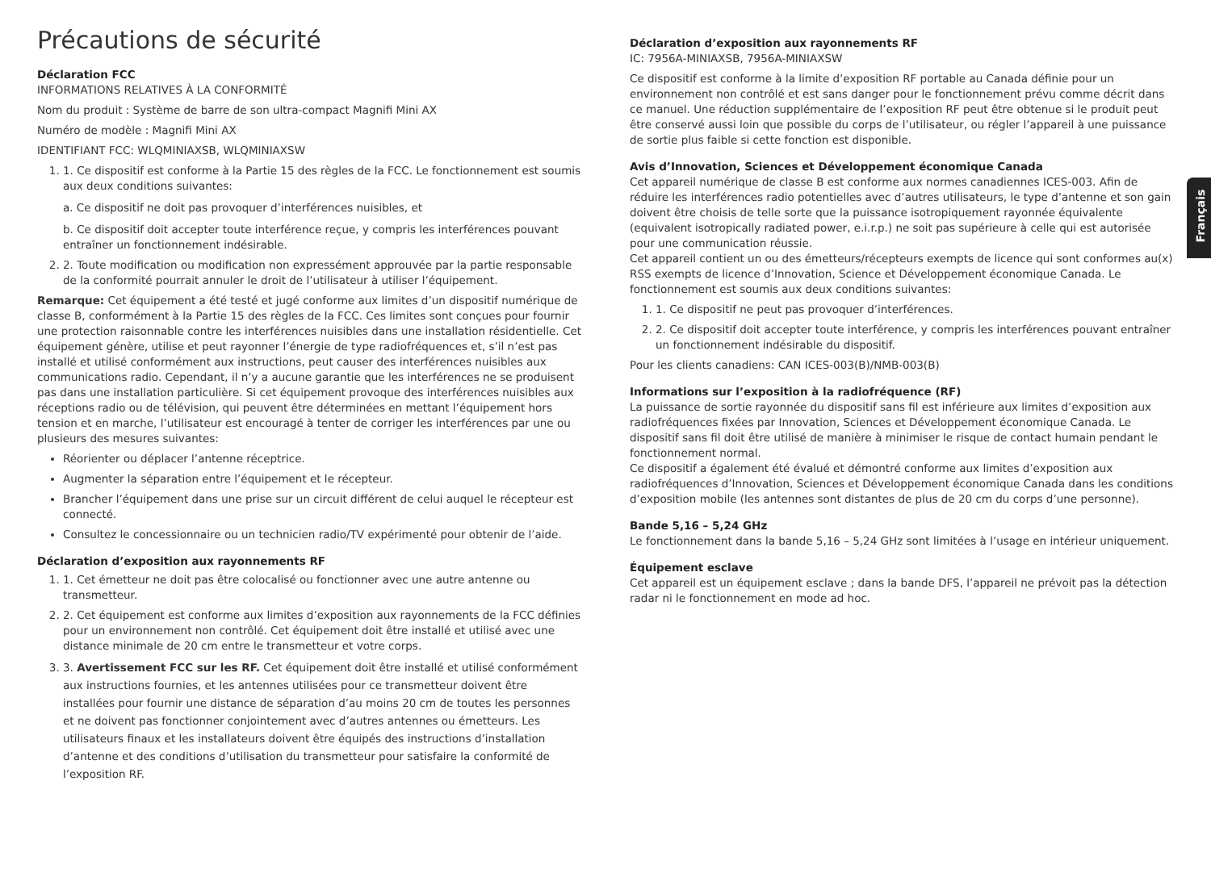Français
Précautions de sécurité
Déclaration FCC
INFORMATIONS RELATIVES À LA CONFORMITÉ
Nom du produit : Système de barre de son ultra-compact Magnifi Mini AX
Numéro de modèle : Magnifi Mini AX
IDENTIFIANT FCC: WLQMINIAXSB, WLQMINIAXSW
1. 1. Ce dispositif est conforme à la Partie 15 des règles de la FCC. Le fonctionnement est soumis aux deux conditions suivantes:
a. Ce dispositif ne doit pas provoquer d’interférences nuisibles, et
b. Ce dispositif doit accepter toute interférence reçue, y compris les interférences pouvant entraîner un fonctionnement indésirable.
2. 2. Toute modification ou modification non expressément approuvée par la partie responsable de la conformité pourrait annuler le droit de l’utilisateur à utiliser l’équipement.
Remarque: Cet équipement a été testé et jugé conforme aux limites d’un dispositif numérique de classe B, conformément à la Partie 15 des règles de la FCC. Ces limites sont conçues pour fournir une protection raisonnable contre les interférences nuisibles dans une installation résidentielle. Cet équipement génère, utilise et peut rayonner l’énergie de type radiofréquences et, s’il n’est pas installé et utilisé conformément aux instructions, peut causer des interférences nuisibles aux communications radio. Cependant, il n’y a aucune garantie que les interférences ne se produisent pas dans une installation particulière. Si cet équipement provoque des interférences nuisibles aux réceptions radio ou de télévision, qui peuvent être déterminées en mettant l’équipement hors tension et en marche, l’utilisateur est encouragé à tenter de corriger les interférences par une ou plusieurs des mesures suivantes:
Réorienter ou déplacer l’antenne réceptrice.
Augmenter la séparation entre l’équipement et le récepteur.
Brancher l’équipement dans une prise sur un circuit différent de celui auquel le récepteur est connecté.
Consultez le concessionnaire ou un technicien radio/TV expérimenté pour obtenir de l’aide.
Déclaration d’exposition aux rayonnements RF
1. 1. Cet émetteur ne doit pas être colocalisé ou fonctionner avec une autre antenne ou transmetteur.
2. 2. Cet équipement est conforme aux limites d’exposition aux rayonnements de la FCC définies pour un environnement non contrôlé. Cet équipement doit être installé et utilisé avec une distance minimale de 20 cm entre le transmetteur et votre corps.
3. 3. Avertissement FCC sur les RF. Cet équipement doit être installé et utilisé conformément aux instructions fournies, et les antennes utilisées pour ce transmetteur doivent être installées pour fournir une distance de séparation d’au moins 20 cm de toutes les personnes et ne doivent pas fonctionner conjointement avec d’autres antennes ou émetteurs. Les utilisateurs finaux et les installateurs doivent être équipés des instructions d’installation d’antenne et des conditions d’utilisation du transmetteur pour satisfaire la conformité de l’exposition RF.
Déclaration d’exposition aux rayonnements RF
IC: 7956A-MINIAXSB, 7956A-MINIAXSW
Ce dispositif est conforme à la limite d’exposition RF portable au Canada définie pour un environnement non contrôlé et est sans danger pour le fonctionnement prévu comme décrit dans ce manuel. Une réduction supplémentaire de l’exposition RF peut être obtenue si le produit peut être conservé aussi loin que possible du corps de l’utilisateur, ou régler l’appareil à une puissance de sortie plus faible si cette fonction est disponible.
Avis d’Innovation, Sciences et Développement économique Canada
Cet appareil numérique de classe B est conforme aux normes canadiennes ICES-003. Afin de réduire les interférences radio potentielles avec d’autres utilisateurs, le type d’antenne et son gain doivent être choisis de telle sorte que la puissance isotropiquement rayonnée équivalente (equivalent isotropically radiated power, e.i.r.p.) ne soit pas supérieure à celle qui est autorisée pour une communication réussie.
Cet appareil contient un ou des émetteurs/récepteurs exempts de licence qui sont conformes au(x) RSS exempts de licence d’Innovation, Science et Développement économique Canada. Le fonctionnement est soumis aux deux conditions suivantes:
1. 1. Ce dispositif ne peut pas provoquer d’interférences.
2. 2. Ce dispositif doit accepter toute interférence, y compris les interférences pouvant entraîner un fonctionnement indésirable du dispositif.
Pour les clients canadiens: CAN ICES-003(B)/NMB-003(B)
Informations sur l’exposition à la radiofréquence (RF)
La puissance de sortie rayonnée du dispositif sans fil est inférieure aux limites d’exposition aux radiofréquences fixées par Innovation, Sciences et Développement économique Canada. Le dispositif sans fil doit être utilisé de manière à minimiser le risque de contact humain pendant le fonctionnement normal.
Ce dispositif a également été évalué et démontré conforme aux limites d’exposition aux radiofréquences d’Innovation, Sciences et Développement économique Canada dans les conditions d’exposition mobile (les antennes sont distantes de plus de 20 cm du corps d’une personne).
Bande 5,16 – 5,24 GHz
Le fonctionnement dans la bande 5,16 – 5,24 GHz sont limitées à l’usage en intérieur uniquement.
Équipement esclave
Cet appareil est un équipement esclave ; dans la bande DFS, l’appareil ne prévoit pas la détection radar ni le fonctionnement en mode ad hoc.